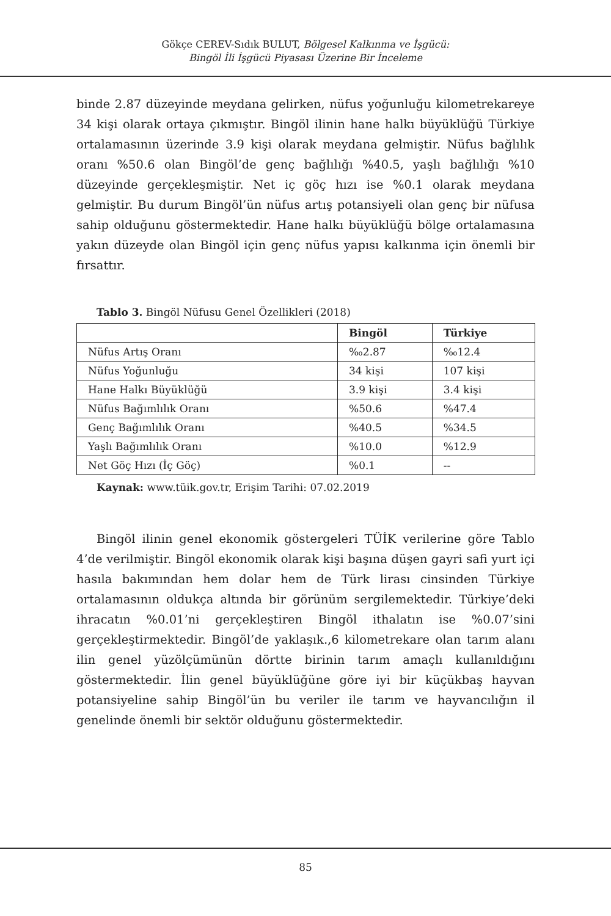Gökçe CEREV-Sıdık BULUT, Bölgesel Kalkınma ve İşgücü:
Bingöl İli İşgücü Piyasası Üzerine Bir İnceleme
binde 2.87 düzeyinde meydana gelirken, nüfus yoğunluğu kilometrekareye 34 kişi olarak ortaya çıkmıştır. Bingöl ilinin hane halkı büyüklüğü Türkiye ortalamasının üzerinde 3.9 kişi olarak meydana gelmiştir. Nüfus bağlılık oranı %50.6 olan Bingöl’de genç bağlılığı %40.5, yaşlı bağlılığı %10 düzeyinde gerçekleşmiştir. Net iç göç hızı ise %0.1 olarak meydana gelmiştir. Bu durum Bingöl’ün nüfus artış potansiyeli olan genç bir nüfusa sahip olduğunu göstermektedir. Hane halkı büyüklüğü bölge ortalamasına yakın düzeyde olan Bingöl için genç nüfus yapısı kalkınma için önemli bir fırsattır.
Tablo 3. Bingöl Nüfusu Genel Özellikleri (2018)
| | Bingöl | Türkiye |
| --- | --- | --- |
| Nüfus Artış Oranı | ‰2.87 | ‰12.4 |
| Nüfus Yoğunluğu | 34 kişi | 107 kişi |
| Hane Halkı Büyüklüğü | 3.9 kişi | 3.4 kişi |
| Nüfus Bağımlılık Oranı | %50.6 | %47.4 |
| Genç Bağımlılık Oranı | %40.5 | %34.5 |
| Yaşlı Bağımlılık Oranı | %10.0 | %12.9 |
| Net Göç Hızı (İç Göç) | %0.1 | -- |
Kaynak: www.tüik.gov.tr, Erişim Tarihi: 07.02.2019
Bingöl ilinin genel ekonomik göstergeleri TÜİK verilerine göre Tablo 4’de verilmiştir. Bingöl ekonomik olarak kişi başına düşen gayri safi yurt içi hasıla bakımından hem dolar hem de Türk lirası cinsinden Türkiye ortalamasının oldukça altında bir görünüm sergilemektedir. Türkiye’deki ihracatın %0.01’ni gerçekleştiren Bingöl ithalatın ise %0.07’sini gerçekleştirmektedir. Bingöl’de yaklaşık.,6 kilometrekare olan tarım alanı ilin genel yüzölçümünün dörtte birinin tarım amaçlı kullanıldığını göstermektedir. İlin genel büyüklüğüne göre iyi bir küçükbaş hayvan potansiyeline sahip Bingöl’ün bu veriler ile tarım ve hayvancılığın il genelinde önemli bir sektör olduğunu göstermektedir.
85